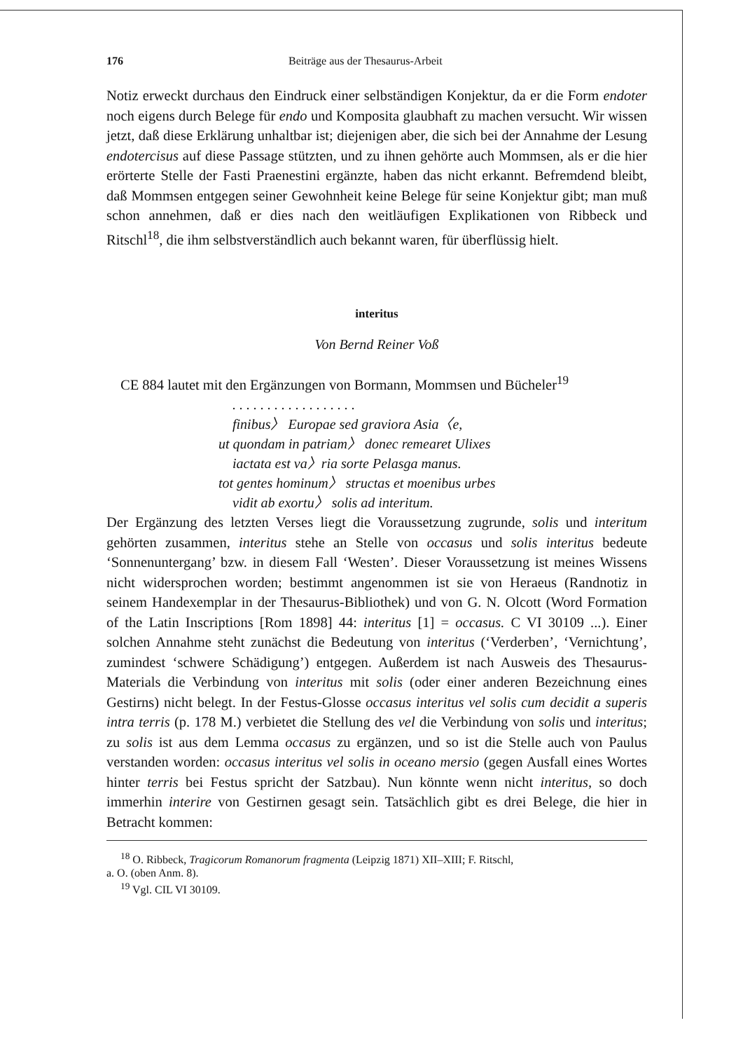176 Beiträge aus der Thesaurus-Arbeit
Notiz erweckt durchaus den Eindruck einer selbständigen Konjektur, da er die Form endoter noch eigens durch Belege für endo und Komposita glaubhaft zu machen versucht. Wir wissen jetzt, daß diese Erklärung unhaltbar ist; diejenigen aber, die sich bei der Annahme der Lesung endotercisus auf diese Passage stützten, und zu ihnen gehörte auch Mommsen, als er die hier erörterte Stelle der Fasti Praenestini ergänzte, haben das nicht erkannt. Befremdend bleibt, daß Mommsen entgegen seiner Gewohnheit keine Belege für seine Konjektur gibt; man muß schon annehmen, daß er dies nach den weitläufigen Explikationen von Ribbeck und Ritschl<sup>18</sup>, die ihm selbstverständlich auch bekannt waren, für überflüssig hielt.
interitus
Von Bernd Reiner Voß
CE 884 lautet mit den Ergänzungen von Bormann, Mommsen und Bücheler<sup>19</sup>
. . . . . . . . . . . . . . . . . .
finibus〉 Europae sed graviora Asia〈e,
ut quondam in patriam〉 donec remearet Ulixes
iactata est va〉ria sorte Pelasga manus.
tot gentes hominum〉 structas et moenibus urbes
vidit ab exortu〉 solis ad interitum.
Der Ergänzung des letzten Verses liegt die Voraussetzung zugrunde, solis und interitum gehörten zusammen, interitus stehe an Stelle von occasus und solis interitus bedeute ‘Sonnenuntergang’ bzw. in diesem Fall ‘Westen’. Dieser Voraussetzung ist meines Wissens nicht widersprochen worden; bestimmt angenommen ist sie von Heraeus (Randnotiz in seinem Handexemplar in der Thesaurus-Bibliothek) und von G. N. Olcott (Word Formation of the Latin Inscriptions [Rom 1898] 44: interitus [1] = occasus. C VI 30109 ...). Einer solchen Annahme steht zunächst die Bedeutung von interitus (‘Verderben’, ‘Vernichtung’, zumindest ‘schwere Schädigung’) entgegen. Außerdem ist nach Ausweis des Thesaurus-Materials die Verbindung von interitus mit solis (oder einer anderen Bezeichnung eines Gestirns) nicht belegt. In der Festus-Glosse occasus interitus vel solis cum decidit a superis intra terris (p. 178 M.) verbietet die Stellung des vel die Verbindung von solis und interitus; zu solis ist aus dem Lemma occasus zu ergänzen, und so ist die Stelle auch von Paulus verstanden worden: occasus interitus vel solis in oceano mersio (gegen Ausfall eines Wortes hinter terris bei Festus spricht der Satzbau). Nun könnte wenn nicht interitus, so doch immerhin interire von Gestirnen gesagt sein. Tatsächlich gibt es drei Belege, die hier in Betracht kommen:
<sup>18</sup> O. Ribbeck, Tragicorum Romanorum fragmenta (Leipzig 1871) XII–XIII; F. Ritschl,
a. O. (oben Anm. 8).
<sup>19</sup> Vgl. CIL VI 30109.